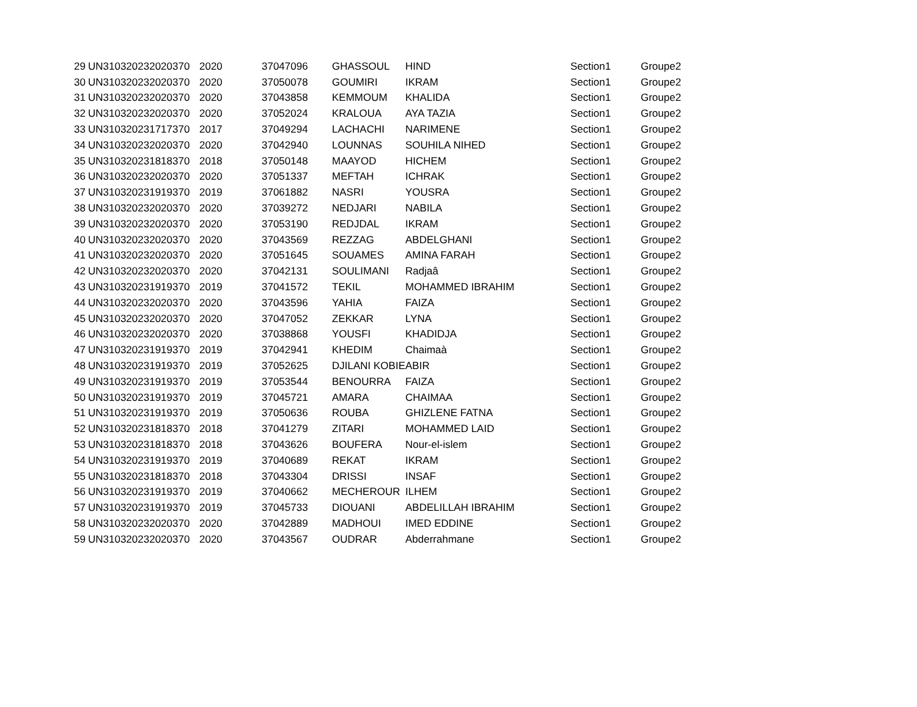| 29 | UN310320232020370 | 2020 | 37047096 | GHASSOUL | HIND | Section1 | Groupe2 |
| 30 | UN310320232020370 | 2020 | 37050078 | GOUMIRI | IKRAM | Section1 | Groupe2 |
| 31 | UN310320232020370 | 2020 | 37043858 | KEMMOUM | KHALIDA | Section1 | Groupe2 |
| 32 | UN310320232020370 | 2020 | 37052024 | KRALOUA | AYA TAZIA | Section1 | Groupe2 |
| 33 | UN310320231717370 | 2017 | 37049294 | LACHACHI | NARIMENE | Section1 | Groupe2 |
| 34 | UN310320232020370 | 2020 | 37042940 | LOUNNAS | SOUHILA NIHED | Section1 | Groupe2 |
| 35 | UN310320231818370 | 2018 | 37050148 | MAAYOD | HICHEM | Section1 | Groupe2 |
| 36 | UN310320232020370 | 2020 | 37051337 | MEFTAH | ICHRAK | Section1 | Groupe2 |
| 37 | UN310320231919370 | 2019 | 37061882 | NASRI | YOUSRA | Section1 | Groupe2 |
| 38 | UN310320232020370 | 2020 | 37039272 | NEDJARI | NABILA | Section1 | Groupe2 |
| 39 | UN310320232020370 | 2020 | 37053190 | REDJDAL | IKRAM | Section1 | Groupe2 |
| 40 | UN310320232020370 | 2020 | 37043569 | REZZAG | ABDELGHANI | Section1 | Groupe2 |
| 41 | UN310320232020370 | 2020 | 37051645 | SOUAMES | AMINA FARAH | Section1 | Groupe2 |
| 42 | UN310320232020370 | 2020 | 37042131 | SOULIMANI | Radjaâ | Section1 | Groupe2 |
| 43 | UN310320231919370 | 2019 | 37041572 | TEKIL | MOHAMMED IBRAHIM | Section1 | Groupe2 |
| 44 | UN310320232020370 | 2020 | 37043596 | YAHIA | FAIZA | Section1 | Groupe2 |
| 45 | UN310320232020370 | 2020 | 37047052 | ZEKKAR | LYNA | Section1 | Groupe2 |
| 46 | UN310320232020370 | 2020 | 37038868 | YOUSFI | KHADIDJA | Section1 | Groupe2 |
| 47 | UN310320231919370 | 2019 | 37042941 | KHEDIM | Chaimaà | Section1 | Groupe2 |
| 48 | UN310320231919370 | 2019 | 37052625 | DJILANI KOBIE | ABIR | Section1 | Groupe2 |
| 49 | UN310320231919370 | 2019 | 37053544 | BENOURRA | FAIZA | Section1 | Groupe2 |
| 50 | UN310320231919370 | 2019 | 37045721 | AMARA | CHAIMAA | Section1 | Groupe2 |
| 51 | UN310320231919370 | 2019 | 37050636 | ROUBA | GHIZLENE FATNA | Section1 | Groupe2 |
| 52 | UN310320231818370 | 2018 | 37041279 | ZITARI | MOHAMMED LAID | Section1 | Groupe2 |
| 53 | UN310320231818370 | 2018 | 37043626 | BOUFERA | Nour-el-islem | Section1 | Groupe2 |
| 54 | UN310320231919370 | 2019 | 37040689 | REKAT | IKRAM | Section1 | Groupe2 |
| 55 | UN310320231818370 | 2018 | 37043304 | DRISSI | INSAF | Section1 | Groupe2 |
| 56 | UN310320231919370 | 2019 | 37040662 | MECHEROUR | ILHEM | Section1 | Groupe2 |
| 57 | UN310320231919370 | 2019 | 37045733 | DIOUANI | ABDELILLAH IBRAHIM | Section1 | Groupe2 |
| 58 | UN310320232020370 | 2020 | 37042889 | MADHOUI | IMED EDDINE | Section1 | Groupe2 |
| 59 | UN310320232020370 | 2020 | 37043567 | OUDRAR | Abderrahmane | Section1 | Groupe2 |